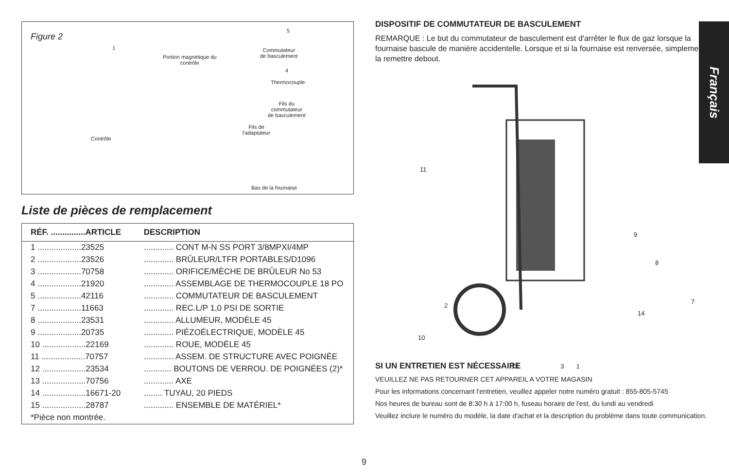Figure 2
1
Portion magnétique du
contrôle
5
Commutateur
de basculement
4
Thermocouple
Fils du
commutateur
de basculement
Fils de
l'adaptateur
Contrôle
Bas de la fournaise
Liste de pièces de remplacement
| RÉF. ...............ARTICLE | DESCRIPTION |
| --- | --- |
| 1 ...................23525 | ............. CONT M-N SS PORT 3/8MPXI/4MP |
| 2 ...................23526 | ............. BRÛLEUR/LTFR PORTABLES/D1096 |
| 3 ...................70758 | ............. ORIFICE/MÈCHE DE BRÛLEUR No 53 |
| 4 ...................21920 | ............. ASSEMBLAGE DE THERMOCOUPLE 18 PO |
| 5 ...................42116 | ............. COMMUTATEUR DE BASCULEMENT |
| 7 ...................11663 | ............. REC.L/P 1,0 PSI DE SORTIE |
| 8 ...................23531 | ............. ALLUMEUR, MODÈLE 45 |
| 9 ...................20735 | ............. PIÉZOÉLECTRIQUE, MODÈLE 45 |
| 10 ...................22169 | ............. ROUE, MODÈLE 45 |
| 11 ...................70757 | ............. ASSEM. DE STRUCTURE AVEC POIGNÉE |
| 12 ...................23534 | ............ BOUTONS DE VERROU. DE POIGNÉES (2)* |
| 13 ...................70756 | ............. AXE |
| 14 ...................16671-20 | ........ TUYAU, 20 PIEDS |
| 15 ...................28787 | ............. ENSEMBLE DE MATÉRIEL* |
| *Pièce non montrée. | |
DISPOSITIF DE COMMUTATEUR DE BASCULEMENT
REMARQUE : Le but du commutateur de basculement est d'arrêter le flux de gaz lorsque la fournaise bascule de manière accidentelle. Lorsque et si la fournaise est renversée, simplement la remettre debout.
11
9
8
7
14
2
10
13 3 1
SI UN ENTRETIEN EST NÉCESSAIRE
VEUILLEZ NE PAS RETOURNER CET APPAREIL A VOTRE MAGASIN
Pour les informations concernant l'entretien, veuillez appeler notre numéro gratuit : 855-805-5745
Nos heures de bureau sont de 8:30 h à 17:00 h, fuseau horaire de l'est, du lundi au vendredi
Veuillez inclure le numéro du modèle, la date d'achat et la description du problème dans toute communication.
Français
9